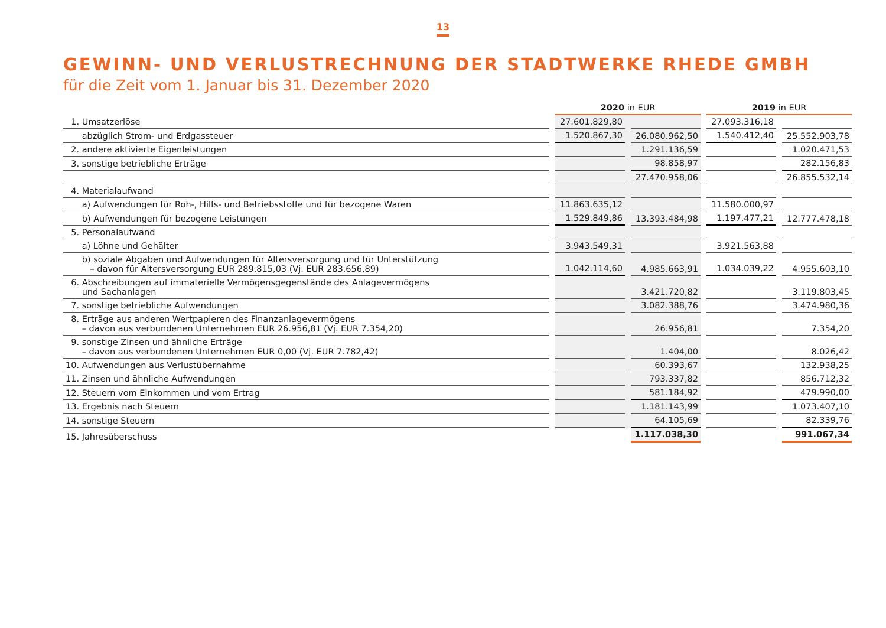13
GEWINN- UND VERLUSTRECHNUNG DER STADTWERKE RHEDE GMBH
für die Zeit vom 1. Januar bis 31. Dezember 2020
| | | 2020 in EUR | | | | 2019 in EUR | | |
| --- | --- | --- | --- | --- | --- | --- | --- | --- |
| 1. Umsatzerlöse | | 27.601.829,80 | | | | 27.093.316,18 | | |
| abzüglich Strom- und Erdgassteuer | | 1.520.867,30 | | 26.080.962,50 | | 1.540.412,40 | | 25.552.903,78 |
| 2. andere aktivierte Eigenleistungen | | | | 1.291.136,59 | | | | 1.020.471,53 |
| 3. sonstige betriebliche Erträge | | | | 98.858,97 | | | | 282.156,83 |
| | | | | 27.470.958,06 | | | | 26.855.532,14 |
| 4. Materialaufwand | | | | | | | | |
| a) Aufwendungen für Roh-, Hilfs- und Betriebsstoffe und für bezogene Waren | | 11.863.635,12 | | | | 11.580.000,97 | | |
| b) Aufwendungen für bezogene Leistungen | | 1.529.849,86 | | 13.393.484,98 | | 1.197.477,21 | | 12.777.478,18 |
| 5. Personalaufwand | | | | | | | | |
| a) Löhne und Gehälter | | 3.943.549,31 | | | | 3.921.563,88 | | |
| b) soziale Abgaben und Aufwendungen für Altersversorgung und für Unterstützung – davon für Altersversorgung EUR 289.815,03 (Vj. EUR 283.656,89) | | 1.042.114,60 | | 4.985.663,91 | | 1.034.039,22 | | 4.955.603,10 |
| 6. Abschreibungen auf immaterielle Vermögensgegenstände des Anlagevermögens und Sachanlagen | | | | 3.421.720,82 | | | | 3.119.803,45 |
| 7. sonstige betriebliche Aufwendungen | | | | 3.082.388,76 | | | | 3.474.980,36 |
| 8. Erträge aus anderen Wertpapieren des Finanzanlagevermögens – davon aus verbundenen Unternehmen EUR 26.956,81 (Vj. EUR 7.354,20) | | | | 26.956,81 | | | | 7.354,20 |
| 9. sonstige Zinsen und ähnliche Erträge – davon aus verbundenen Unternehmen EUR 0,00 (Vj. EUR 7.782,42) | | | | 1.404,00 | | | | 8.026,42 |
| 10. Aufwendungen aus Verlustübernahme | | | | 60.393,67 | | | | 132.938,25 |
| 11. Zinsen und ähnliche Aufwendungen | | | | 793.337,82 | | | | 856.712,32 |
| 12. Steuern vom Einkommen und vom Ertrag | | | | 581.184,92 | | | | 479.990,00 |
| 13. Ergebnis nach Steuern | | | | 1.181.143,99 | | | | 1.073.407,10 |
| 14. sonstige Steuern | | | | 64.105,69 | | | | 82.339,76 |
| 15. Jahresüberschuss | | | | 1.117.038,30 | | | | 991.067,34 |